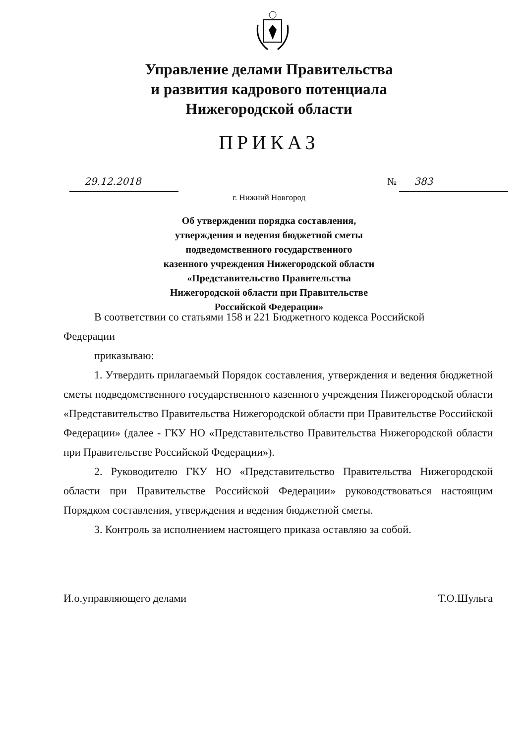Управление делами Правительства
и развития кадрового потенциала
Нижегородской области
ПРИКАЗ
29.12.2018 № 383
г. Нижний Новгород
Об утверждении порядка составления,
утверждения и ведения бюджетной сметы
подведомственного государственного
казенного учреждения Нижегородской области
«Представительство Правительства
Нижегородской области при Правительстве
Российской Федерации»
В соответствии со статьями 158 и 221 Бюджетного кодекса Российской
Федерации
приказываю:
1. Утвердить прилагаемый Порядок составления, утверждения и ведения бюджетной сметы подведомственного государственного казенного учреждения Нижегородской области «Представительство Правительства Нижегородской области при Правительстве Российской Федерации» (далее - ГКУ НО «Представительство Правительства Нижегородской области при Правительстве Российской Федерации»).
2. Руководителю ГКУ НО «Представительство Правительства Нижегородской области при Правительстве Российской Федерации» руководствоваться настоящим Порядком составления, утверждения и ведения бюджетной сметы.
3. Контроль за исполнением настоящего приказа оставляю за собой.
И.о.управляющего делами Т.О.Шульга